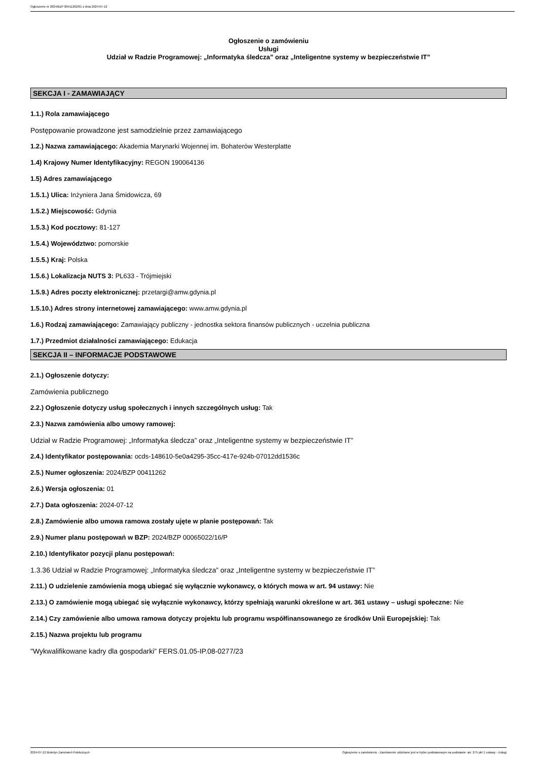Ogłoszenie nr 2024/BZP 00411262/01 z dnia 2024-07-12
Ogłoszenie o zamówieniu
Usługi
Udział w Radzie Programowej: „Informatyka śledcza” oraz „Inteligentne systemy w bezpieczeństwie IT”
SEKCJA I - ZAMAWIAJĄCY
1.1.) Rola zamawiającego
Postępowanie prowadzone jest samodzielnie przez zamawiającego
1.2.) Nazwa zamawiającego: Akademia Marynarki Wojennej im. Bohaterów Westerplatte
1.4) Krajowy Numer Identyfikacyjny: REGON 190064136
1.5) Adres zamawiającego
1.5.1.) Ulica: Inżyniera Jana Śmidowicza, 69
1.5.2.) Miejscowość: Gdynia
1.5.3.) Kod pocztowy: 81-127
1.5.4.) Województwo: pomorskie
1.5.5.) Kraj: Polska
1.5.6.) Lokalizacja NUTS 3: PL633 - Trójmiejski
1.5.9.) Adres poczty elektronicznej: przetargi@amw.gdynia.pl
1.5.10.) Adres strony internetowej zamawiającego: www.amw.gdynia.pl
1.6.) Rodzaj zamawiającego: Zamawiający publiczny - jednostka sektora finansów publicznych - uczelnia publiczna
1.7.) Przedmiot działalności zamawiającego: Edukacja
SEKCJA II – INFORMACJE PODSTAWOWE
2.1.) Ogłoszenie dotyczy:
Zamówienia publicznego
2.2.) Ogłoszenie dotyczy usług społecznych i innych szczególnych usług: Tak
2.3.) Nazwa zamówienia albo umowy ramowej:
Udział w Radzie Programowej: „Informatyka śledcza” oraz „Inteligentne systemy w bezpieczeństwie IT”
2.4.) Identyfikator postępowania: ocds-148610-5e0a4295-35cc-417e-924b-07012dd1536c
2.5.) Numer ogłoszenia: 2024/BZP 00411262
2.6.) Wersja ogłoszenia: 01
2.7.) Data ogłoszenia: 2024-07-12
2.8.) Zamówienie albo umowa ramowa zostały ujęte w planie postępowań: Tak
2.9.) Numer planu postępowań w BZP: 2024/BZP 00065022/16/P
2.10.) Identyfikator pozycji planu postępowań:
1.3.36 Udział w Radzie Programowej: „Informatyka śledcza” oraz „Inteligentne systemy w bezpieczeństwie IT”
2.11.) O udzielenie zamówienia mogą ubiegać się wyłącznie wykonawcy, o których mowa w art. 94 ustawy: Nie
2.13.) O zamówienie mogą ubiegać się wyłącznie wykonawcy, którzy spełniają warunki określone w art. 361 ustawy – usługi społeczne: Nie
2.14.) Czy zamówienie albo umowa ramowa dotyczy projektu lub programu współfinansowanego ze środków Unii Europejskiej: Tak
2.15.) Nazwa projektu lub programu
"Wykwalifikowane kadry dla gospodarki” FERS.01.05-IP.08-0277/23
2024-07-12 Biuletyn Zamówień Publicznych Ogłoszenie o zamówieniu - Zamówienie udzielane jest w trybie podstawowym na podstawie: art. 275 pkt 1 ustawy - Usługi